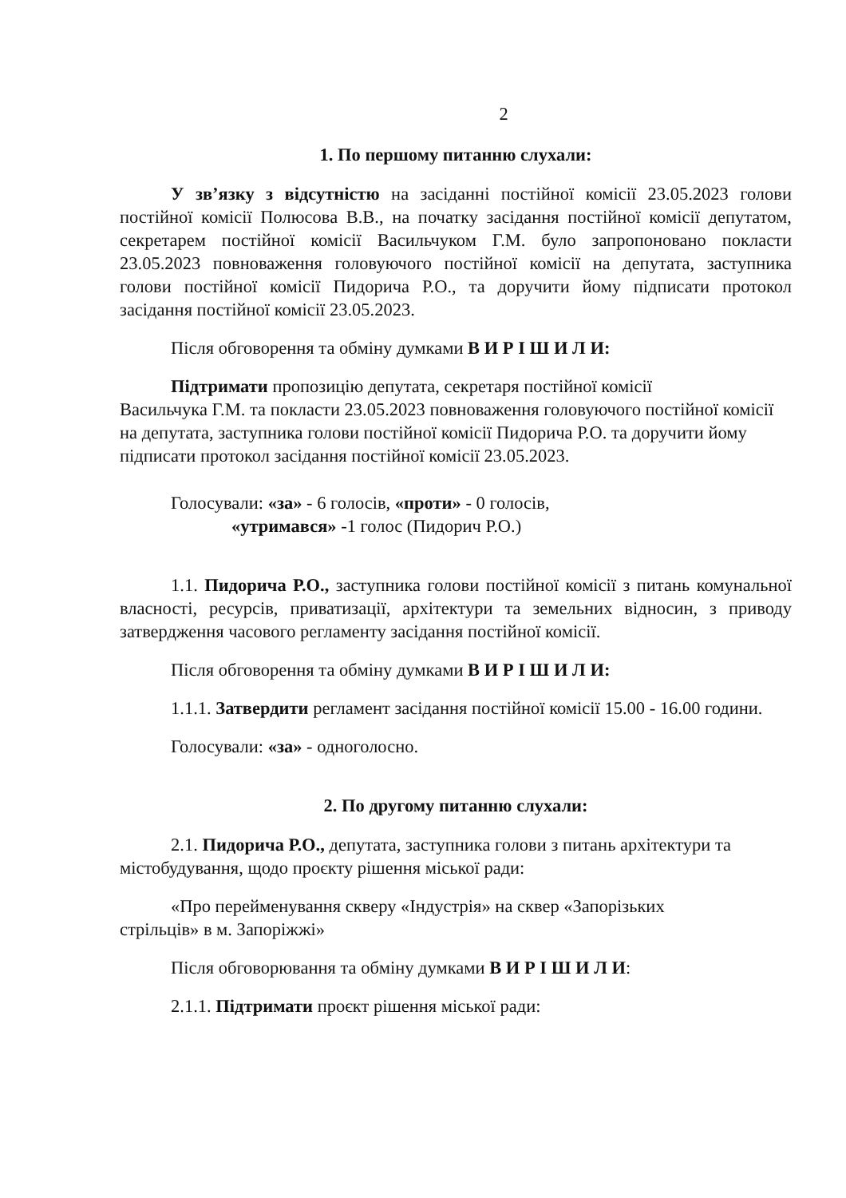2
1. По першому питанню слухали:
У зв’язку з відсутністю на засіданні постійної комісії 23.05.2023 голови постійної комісії Полюсова В.В., на початку засідання постійної комісії депутатом, секретарем постійної комісії Васильчуком Г.М. було запропоновано покласти 23.05.2023 повноваження головуючого постійної комісії на депутата, заступника голови постійної комісії Пидорича Р.О., та доручити йому підписати протокол засідання постійної комісії 23.05.2023.
Після обговорення та обміну думками В И Р І Ш И Л И:
Підтримати пропозицію депутата, секретаря постійної комісії
Васильчука Г.М. та покласти 23.05.2023 повноваження головуючого постійної комісії на депутата, заступника голови постійної комісії Пидорича Р.О. та доручити йому підписати протокол засідання постійної комісії 23.05.2023.
Голосували: «за» - 6 голосів, «проти» - 0 голосів,
«утримався» -1 голос (Пидорич Р.О.)
1.1. Пидорича Р.О., заступника голови постійної комісії з питань комунальної власності, ресурсів, приватизації, архітектури та земельних відносин, з приводу затвердження часового регламенту засідання постійної комісії.
Після обговорення та обміну думками В И Р І Ш И Л И:
1.1.1. Затвердити регламент засідання постійної комісії 15.00 - 16.00 години.
Голосували: «за» - одноголосно.
2. По другому питанню слухали:
2.1. Пидорича Р.О., депутата, заступника голови з питань архітектури та містобудування, щодо проєкту рішення міської ради:
«Про перейменування скверу «Індустрія» на сквер «Запорізьких
стрільців» в м. Запоріжжі»
Після обговорювання та обміну думками В И Р І Ш И Л И:
2.1.1. Підтримати проєкт рішення міської ради: